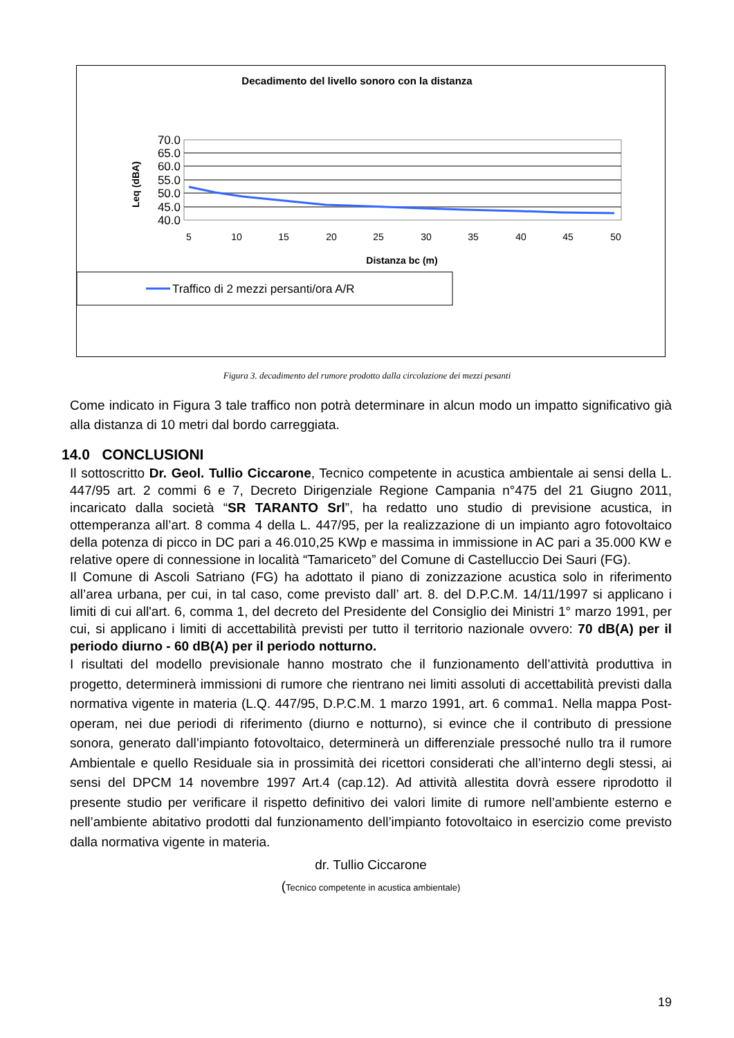Decadimento del livello sonoro con la distanza
70.0
65.0
60.0
55.0
50.0
45.0
40.0
Leq (dBA)
5
10
15
20
25
30
35
40
45
50
Distanza bc (m)
Traffico di 2 mezzi persanti/ora A/R
Figura 3. decadimento del rumore prodotto dalla circolazione dei mezzi pesanti
Come indicato in Figura 3 tale traffico non potrà determinare in alcun modo un impatto significativo già alla distanza di 10 metri dal bordo carreggiata.
14.0 CONCLUSIONI
Il sottoscritto Dr. Geol. Tullio Ciccarone, Tecnico competente in acustica ambientale ai sensi della L. 447/95 art. 2 commi 6 e 7, Decreto Dirigenziale Regione Campania n°475 del 21 Giugno 2011, incaricato dalla società “SR TARANTO Srl”, ha redatto uno studio di previsione acustica, in ottemperanza all’art. 8 comma 4 della L. 447/95, per la realizzazione di un impianto agro fotovoltaico della potenza di picco in DC pari a 46.010,25 KWp e massima in immissione in AC pari a 35.000 KW e relative opere di connessione in località “Tamariceto” del Comune di Castelluccio Dei Sauri (FG).
Il Comune di Ascoli Satriano (FG) ha adottato il piano di zonizzazione acustica solo in riferimento all’area urbana, per cui, in tal caso, come previsto dall’ art. 8. del D.P.C.M. 14/11/1997 si applicano i limiti di cui all'art. 6, comma 1, del decreto del Presidente del Consiglio dei Ministri 1° marzo 1991, per cui, si applicano i limiti di accettabilità previsti per tutto il territorio nazionale ovvero: 70 dB(A) per il periodo diurno - 60 dB(A) per il periodo notturno.
I risultati del modello previsionale hanno mostrato che il funzionamento dell’attività produttiva in progetto, determinerà immissioni di rumore che rientrano nei limiti assoluti di accettabilità previsti dalla normativa vigente in materia (L.Q. 447/95, D.P.C.M. 1 marzo 1991, art. 6 comma1. Nella mappa Post-operam, nei due periodi di riferimento (diurno e notturno), si evince che il contributo di pressione sonora, generato dall’impianto fotovoltaico, determinerà un differenziale pressoché nullo tra il rumore Ambientale e quello Residuale sia in prossimità dei ricettori considerati che all’interno degli stessi, ai sensi del DPCM 14 novembre 1997 Art.4 (cap.12). Ad attività allestita dovrà essere riprodotto il presente studio per verificare il rispetto definitivo dei valori limite di rumore nell’ambiente esterno e nell’ambiente abitativo prodotti dal funzionamento dell’impianto fotovoltaico in esercizio come previsto dalla normativa vigente in materia.
dr. Tullio Ciccarone
(Tecnico competente in acustica ambientale)
19